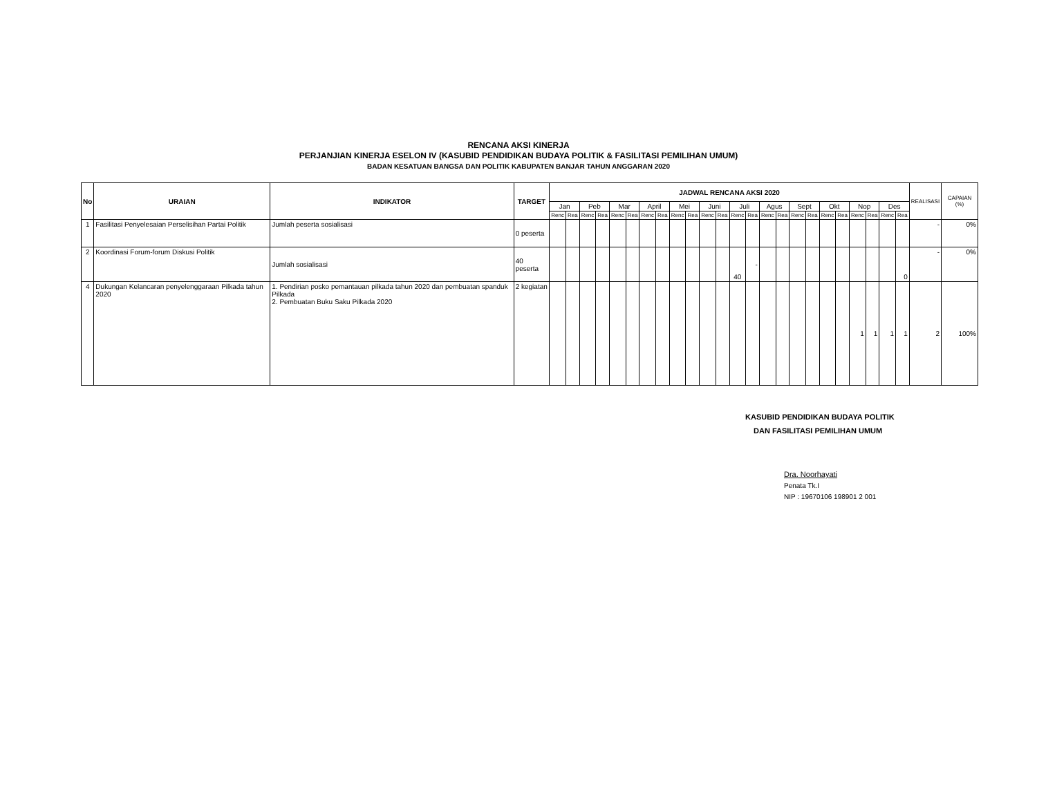RENCANA AKSI KINERJA
PERJANJIAN KINERJA ESELON IV (KASUBID PENDIDIKAN BUDAYA POLITIK & FASILITASI PEMILIHAN UMUM)
BADAN KESATUAN BANGSA DAN POLITIK KABUPATEN BANJAR TAHUN ANGGARAN 2020
| No | URAIAN | INDIKATOR | TARGET | JADWAL RENCANA AKSI 2020 | | | | | | | | | | | | | | | | | | | | | | | | REALISASI | CAPAIAN (%) |
| --- | --- | --- | --- | --- | --- | --- | --- | --- | --- | --- | --- | --- | --- | --- | --- | --- | --- | --- | --- | --- | --- | --- | --- | --- | --- | --- | --- | --- | --- |
| | | | | Jan | | Peb | | Mar | | April | | Mei | | Juni | | Juli | | Agus | | Sept | | Okt | | Nop | | Des | | | |
| | | | | Renc | Rea | Renc | Rea | Renc | Rea | Renc | Rea | Renc | Rea | Renc | Rea | Renc | Rea | Renc | Rea | Renc | Rea | Renc | Rea | Renc | Rea | Renc | Rea | | |
| 1 | Fasilitasi Penyelesaian Perselisihan Partai Politik | Jumlah peserta sosialisasi | 0 peserta | | | | | | | | | | | | | | | | | | | | | | | | | - | 0% |
| 2 | Koordinasi Forum-forum Diskusi Politik | Jumlah sosialisasi | 40 peserta | | | | | | | | | | | | | 40 | - | | | | | | | | | | 0 | - | 0% |
| 4 | Dukungan Kelancaran penyelenggaraan Pilkada tahun 2020 | 1. Pendirian posko pemantauan pilkada tahun 2020 dan pembuatan spanduk Pilkada 2. Pembuatan Buku Saku Pilkada 2020 | 2 kegiatan | | | | | | | | | | | | | | | | | | | | | 1 | 1 | 1 | 1 | 2 | 100% |
KASUBID PENDIDIKAN BUDAYA POLITIK
DAN FASILITASI PEMILIHAN UMUM
Dra. Noorhayati
Penata Tk.I
NIP : 19670106 198901 2 001